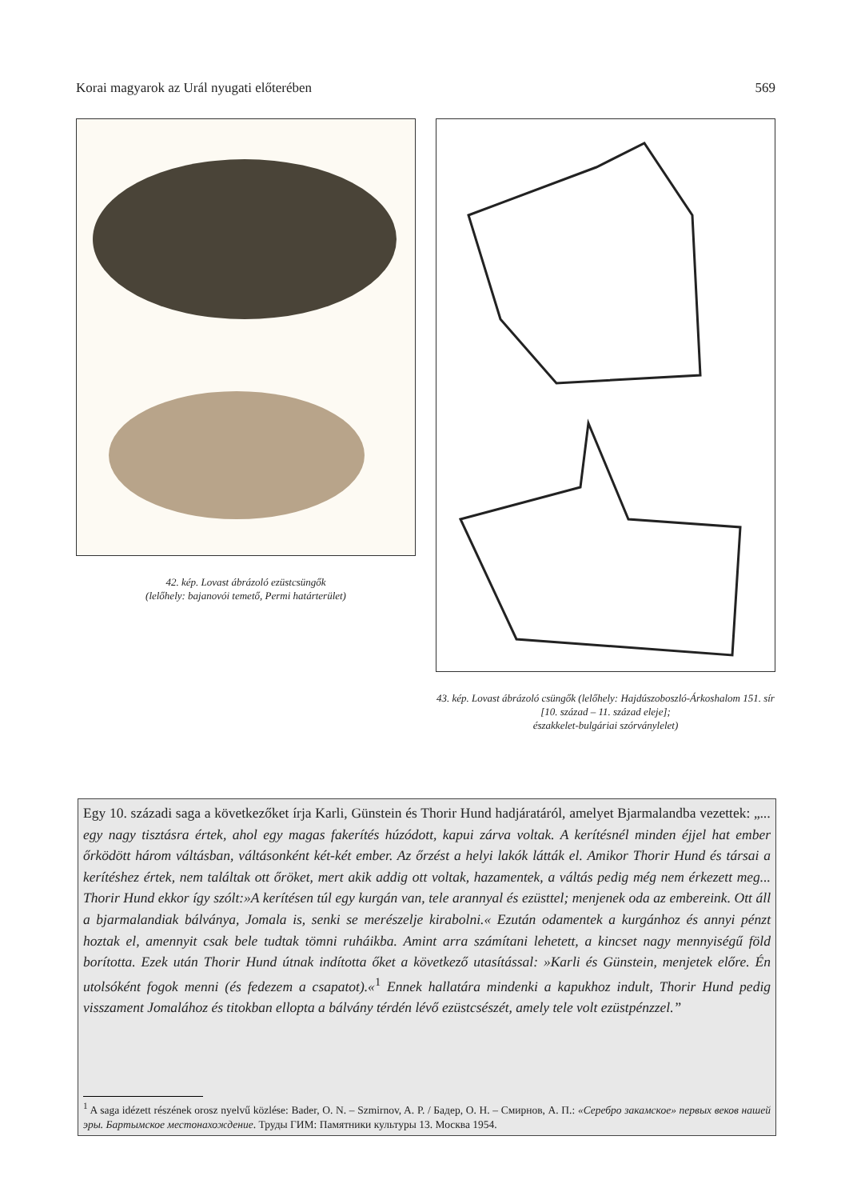Korai magyarok az Urál nyugati előterében 569
42. kép. Lovast ábrázoló ezüstcsüngők
(lelőhely: bajanovói temető, Permi határterület)
43. kép. Lovast ábrázoló csüngők (lelőhely: Hajdúszoboszló-Árkoshalom 151. sír [10. század – 11. század eleje];
északkelet-bulgáriai szórványlelet)
Egy 10. századi saga a következőket írja Karli, Günstein és Thorir Hund hadjáratáról, amelyet Bjarmalandba vezettek: „... egy nagy tisztásra értek, ahol egy magas fakerítés húzódott, kapui zárva voltak. A kerítésnél minden éjjel hat ember őrködött három váltásban, váltásonként két-két ember. Az őrzést a helyi lakók látták el. Amikor Thorir Hund és társai a kerítéshez értek, nem találtak ott őröket, mert akik addig ott voltak, hazamentek, a váltás pedig még nem érkezett meg... Thorir Hund ekkor így szólt:»A kerítésen túl egy kurgán van, tele arannyal és ezüsttel; menjenek oda az embereink. Ott áll a bjarmalandiak bálványa, Jomala is, senki se merészelje kirabolni.« Ezután odamentek a kurgánhoz és annyi pénzt hoztak el, amennyit csak bele tudtak tömni ruháikba. Amint arra számítani lehetett, a kincset nagy mennyiségű föld borította. Ezek után Thorir Hund útnak indította őket a következő utasítással: »Karli és Günstein, menjetek előre. Én utolsóként fogok menni (és fedezem a csapatot).«<sup>1</sup> Ennek hallatára mindenki a kapukhoz indult, Thorir Hund pedig visszament Jomalához és titokban ellopta a bálvány térdén lévő ezüstcsészét, amely tele volt ezüstpénzzel.”
<sup>1</sup> A saga idézett részének orosz nyelvű közlése: Bader, O. N. – Szmirnov, A. P. / Бадер, О. Н. – Смирнов, А. П.: «Серебро закамское» первых веков нашей эры. Бартымское местонахождение. Труды ГИМ: Памятники культуры 13. Москва 1954.